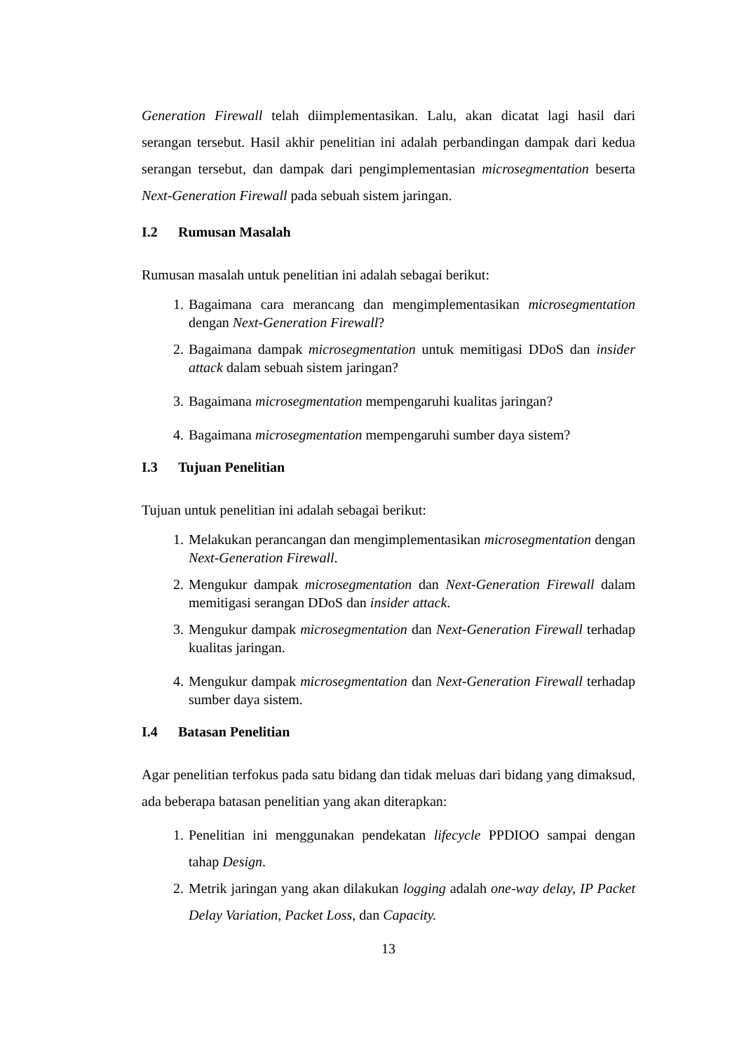Generation Firewall telah diimplementasikan. Lalu, akan dicatat lagi hasil dari serangan tersebut. Hasil akhir penelitian ini adalah perbandingan dampak dari kedua serangan tersebut, dan dampak dari pengimplementasian microsegmentation beserta Next-Generation Firewall pada sebuah sistem jaringan.
I.2 Rumusan Masalah
Rumusan masalah untuk penelitian ini adalah sebagai berikut:
1. Bagaimana cara merancang dan mengimplementasikan microsegmentation dengan Next-Generation Firewall?
2. Bagaimana dampak microsegmentation untuk memitigasi DDoS dan insider attack dalam sebuah sistem jaringan?
3. Bagaimana microsegmentation mempengaruhi kualitas jaringan?
4. Bagaimana microsegmentation mempengaruhi sumber daya sistem?
I.3 Tujuan Penelitian
Tujuan untuk penelitian ini adalah sebagai berikut:
1. Melakukan perancangan dan mengimplementasikan microsegmentation dengan Next-Generation Firewall.
2. Mengukur dampak microsegmentation dan Next-Generation Firewall dalam memitigasi serangan DDoS dan insider attack.
3. Mengukur dampak microsegmentation dan Next-Generation Firewall terhadap kualitas jaringan.
4. Mengukur dampak microsegmentation dan Next-Generation Firewall terhadap sumber daya sistem.
I.4 Batasan Penelitian
Agar penelitian terfokus pada satu bidang dan tidak meluas dari bidang yang dimaksud, ada beberapa batasan penelitian yang akan diterapkan:
1. Penelitian ini menggunakan pendekatan lifecycle PPDIOO sampai dengan tahap Design.
2. Metrik jaringan yang akan dilakukan logging adalah one-way delay, IP Packet Delay Variation, Packet Loss, dan Capacity.
13